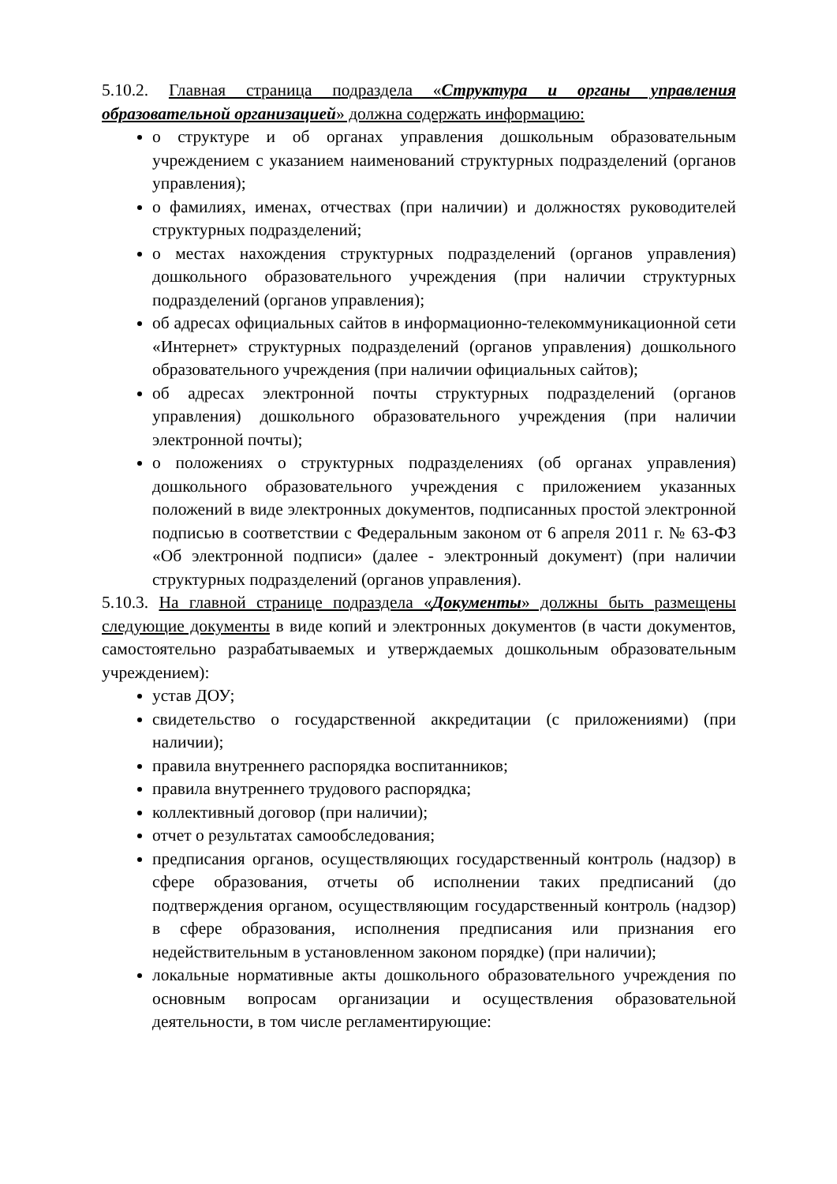5.10.2. Главная страница подраздела «Структура и органы управления образовательной организацией» должна содержать информацию:
о структуре и об органах управления дошкольным образовательным учреждением с указанием наименований структурных подразделений (органов управления);
о фамилиях, именах, отчествах (при наличии) и должностях руководителей структурных подразделений;
о местах нахождения структурных подразделений (органов управления) дошкольного образовательного учреждения (при наличии структурных подразделений (органов управления);
об адресах официальных сайтов в информационно-телекоммуникационной сети «Интернет» структурных подразделений (органов управления) дошкольного образовательного учреждения (при наличии официальных сайтов);
об адресах электронной почты структурных подразделений (органов управления) дошкольного образовательного учреждения (при наличии электронной почты);
о положениях о структурных подразделениях (об органах управления) дошкольного образовательного учреждения с приложением указанных положений в виде электронных документов, подписанных простой электронной подписью в соответствии с Федеральным законом от 6 апреля 2011 г. № 63-ФЗ «Об электронной подписи» (далее - электронный документ) (при наличии структурных подразделений (органов управления).
5.10.3. На главной странице подраздела «Документы» должны быть размещены следующие документы в виде копий и электронных документов (в части документов, самостоятельно разрабатываемых и утверждаемых дошкольным образовательным учреждением):
устав ДОУ;
свидетельство о государственной аккредитации (с приложениями) (при наличии);
правила внутреннего распорядка воспитанников;
правила внутреннего трудового распорядка;
коллективный договор (при наличии);
отчет о результатах самообследования;
предписания органов, осуществляющих государственный контроль (надзор) в сфере образования, отчеты об исполнении таких предписаний (до подтверждения органом, осуществляющим государственный контроль (надзор) в сфере образования, исполнения предписания или признания его недействительным в установленном законом порядке) (при наличии);
локальные нормативные акты дошкольного образовательного учреждения по основным вопросам организации и осуществления образовательной деятельности, в том числе регламентирующие: